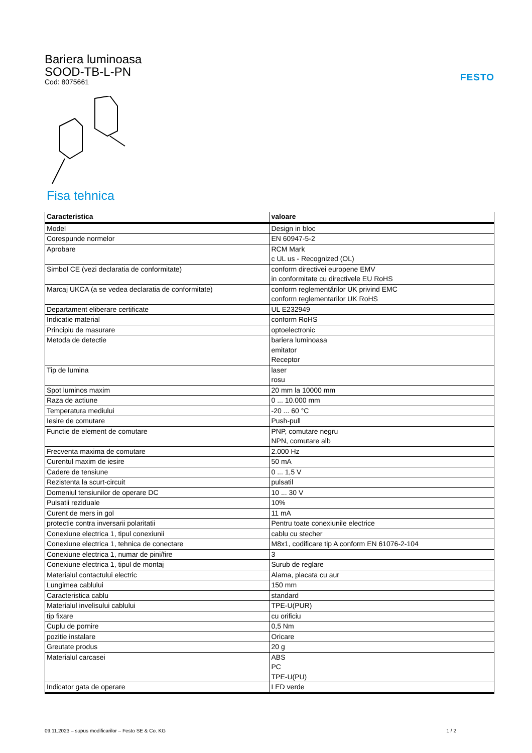Bariera luminoasa
SOOD-TB-L-PN
Cod: 8075661
FESTO
Fisa tehnica
| Caracteristica | valoare |
| --- | --- |
| Model | Design in bloc |
| Corespunde normelor | EN 60947-5-2 |
| Aprobare | RCM Mark c UL us - Recognized (OL) |
| Simbol CE (vezi declaratia de conformitate) | conform directivei europene EMV in conformitate cu directivele EU RoHS |
| Marcaj UKCA (a se vedea declaratia de conformitate) | conform reglementărilor UK privind EMC conform reglementarilor UK RoHS |
| Departament eliberare certificate | UL E232949 |
| Indicatie material | conform RoHS |
| Principiu de masurare | optoelectronic |
| Metoda de detectie | bariera luminoasa emitator Receptor |
| Tip de lumina | laser rosu |
| Spot luminos maxim | 20 mm la 10000 mm |
| Raza de actiune | 0 ... 10.000 mm |
| Temperatura mediului | -20 ... 60 °C |
| Iesire de comutare | Push-pull |
| Functie de element de comutare | PNP, comutare negru NPN, comutare alb |
| Frecventa maxima de comutare | 2.000 Hz |
| Curentul maxim de iesire | 50 mA |
| Cadere de tensiune | 0 ... 1,5 V |
| Rezistenta la scurt-circuit | pulsatil |
| Domeniul tensiunilor de operare DC | 10 ... 30 V |
| Pulsatii reziduale | 10% |
| Curent de mers in gol | 11 mA |
| protectie contra inversarii polaritatii | Pentru toate conexiunile electrice |
| Conexiune electrica 1, tipul conexiunii | cablu cu stecher |
| Conexiune electrica 1, tehnica de conectare | M8x1, codificare tip A conform EN 61076-2-104 |
| Conexiune electrica 1, numar de pini/fire | 3 |
| Conexiune electrica 1, tipul de montaj | Surub de reglare |
| Materialul contactului electric | Alama, placata cu aur |
| Lungimea cablului | 150 mm |
| Caracteristica cablu | standard |
| Materialul invelisului cablului | TPE-U(PUR) |
| tip fixare | cu orificiu |
| Cuplu de pornire | 0,5 Nm |
| pozitie instalare | Oricare |
| Greutate produs | 20 g |
| Materialul carcasei | ABS PC TPE-U(PU) |
| Indicator gata de operare | LED verde |
09.11.2023 – supus modificarilor – Festo SE & Co. KG 1 / 2